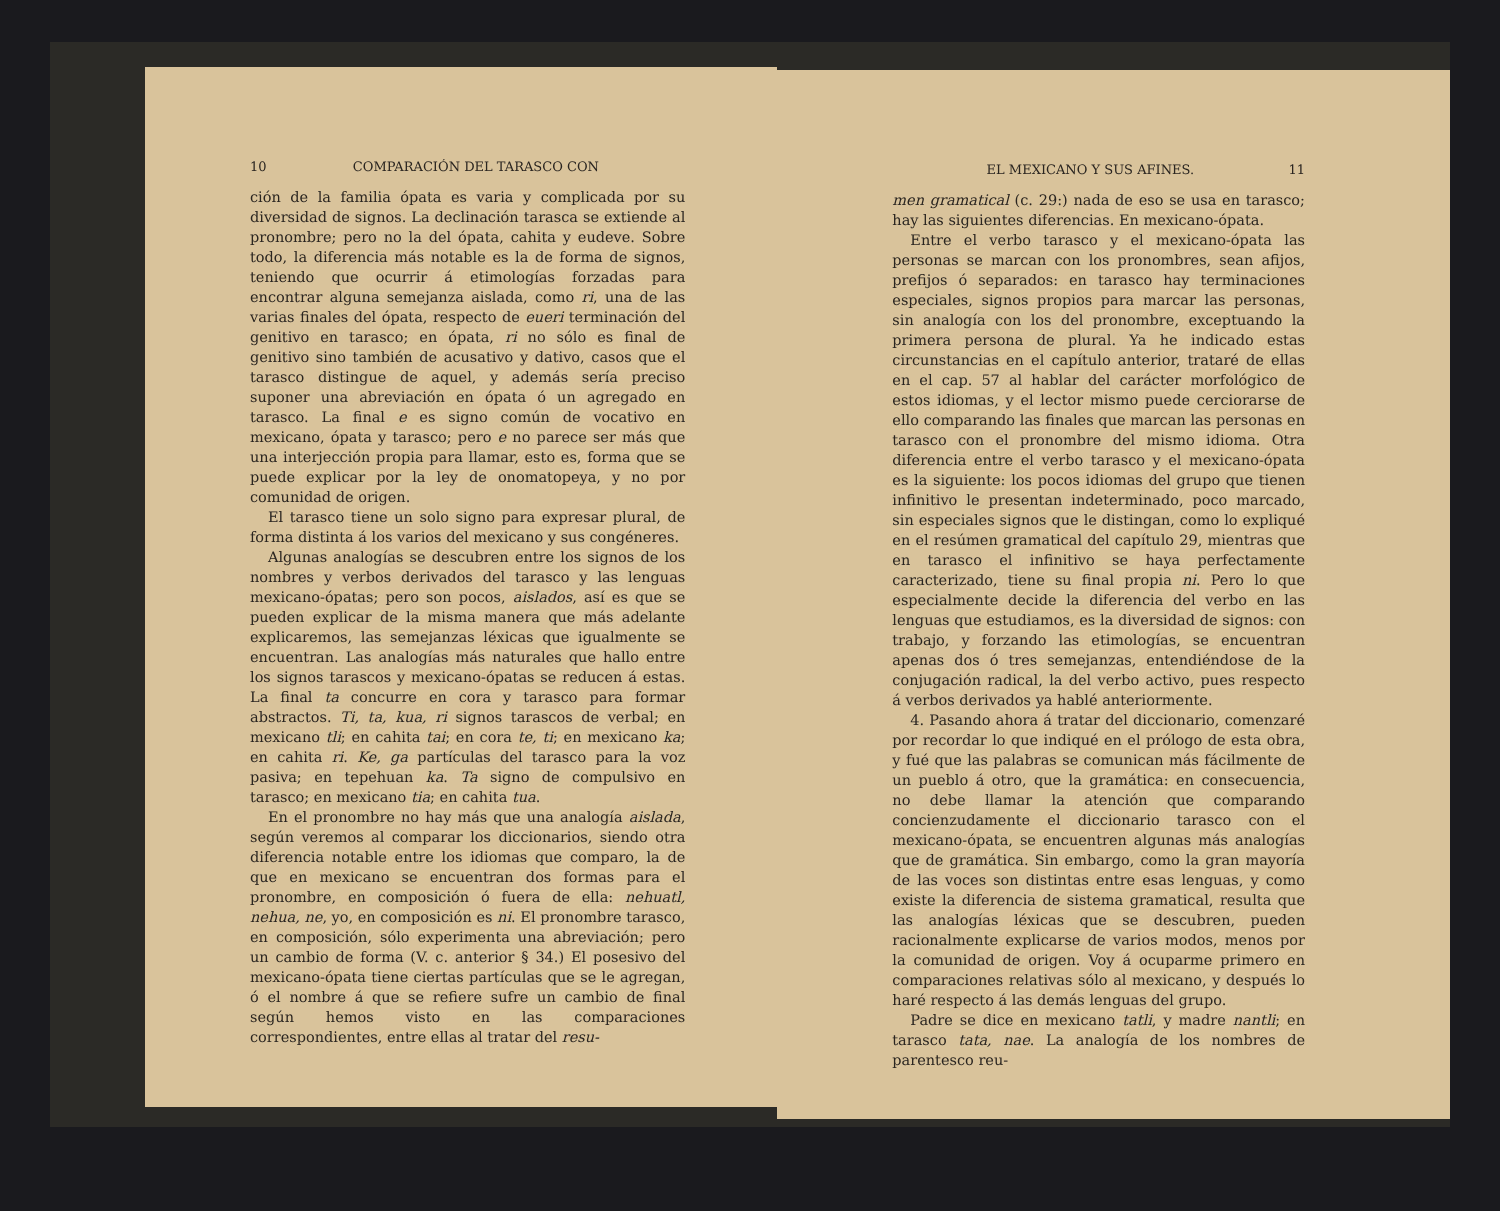10 COMPARACIÓN DEL TARASCO CON
ción de la familia ópata es varia y complicada por su diversidad de signos. La declinación tarasca se extiende al pronombre; pero no la del ópata, cahita y eudeve. Sobre todo, la diferencia más notable es la de forma de signos, teniendo que ocurrir á etimologías forzadas para encontrar alguna semejanza aislada, como ri, una de las varias finales del ópata, respecto de eueri terminación del genitivo en tarasco; en ópata, ri no sólo es final de genitivo sino también de acusativo y dativo, casos que el tarasco distingue de aquel, y además sería preciso suponer una abreviación en ópata ó un agregado en tarasco. La final e es signo común de vocativo en mexicano, ópata y tarasco; pero e no parece ser más que una interjección propia para llamar, esto es, forma que se puede explicar por la ley de onomatopeya, y no por comunidad de origen.
El tarasco tiene un solo signo para expresar plural, de forma distinta á los varios del mexicano y sus congéneres.
Algunas analogías se descubren entre los signos de los nombres y verbos derivados del tarasco y las lenguas mexicano-ópatas; pero son pocos, aislados, así es que se pueden explicar de la misma manera que más adelante explicaremos, las semejanzas léxicas que igualmente se encuentran. Las analogías más naturales que hallo entre los signos tarascos y mexicano-ópatas se reducen á estas. La final ta concurre en cora y tarasco para formar abstractos. Ti, ta, kua, ri signos tarascos de verbal; en mexicano tli; en cahita tai; en cora te, ti; en mexicano ka; en cahita ri. Ke, ga partículas del tarasco para la voz pasiva; en tepehuan ka. Ta signo de compulsivo en tarasco; en mexicano tia; en cahita tua.
En el pronombre no hay más que una analogía aislada, según veremos al comparar los diccionarios, siendo otra diferencia notable entre los idiomas que comparo, la de que en mexicano se encuentran dos formas para el pronombre, en composición ó fuera de ella: nehuatl, nehua, ne, yo, en composición es ni. El pronombre tarasco, en composición, sólo experimenta una abreviación; pero un cambio de forma (V. c. anterior § 34.) El posesivo del mexicano-ópata tiene ciertas partículas que se le agregan, ó el nombre á que se refiere sufre un cambio de final según hemos visto en las comparaciones correspondientes, entre ellas al tratar del resu-
EL MEXICANO Y SUS AFINES. 11
men gramatical (c. 29:) nada de eso se usa en tarasco; hay las siguientes diferencias. En mexicano-ópata.
Entre el verbo tarasco y el mexicano-ópata las personas se marcan con los pronombres, sean afijos, prefijos ó separados: en tarasco hay terminaciones especiales, signos propios para marcar las personas, sin analogía con los del pronombre, exceptuando la primera persona de plural. Ya he indicado estas circunstancias en el capítulo anterior, trataré de ellas en el cap. 57 al hablar del carácter morfológico de estos idiomas, y el lector mismo puede cerciorarse de ello comparando las finales que marcan las personas en tarasco con el pronombre del mismo idioma. Otra diferencia entre el verbo tarasco y el mexicano-ópata es la siguiente: los pocos idiomas del grupo que tienen infinitivo le presentan indeterminado, poco marcado, sin especiales signos que le distingan, como lo expliqué en el resúmen gramatical del capítulo 29, mientras que en tarasco el infinitivo se haya perfectamente caracterizado, tiene su final propia ni. Pero lo que especialmente decide la diferencia del verbo en las lenguas que estudiamos, es la diversidad de signos: con trabajo, y forzando las etimologías, se encuentran apenas dos ó tres semejanzas, entendiéndose de la conjugación radical, la del verbo activo, pues respecto á verbos derivados ya hablé anteriormente.
4. Pasando ahora á tratar del diccionario, comenzaré por recordar lo que indiqué en el prólogo de esta obra, y fué que las palabras se comunican más fácilmente de un pueblo á otro, que la gramática: en consecuencia, no debe llamar la atención que comparando concienzudamente el diccionario tarasco con el mexicano-ópata, se encuentren algunas más analogías que de gramática. Sin embargo, como la gran mayoría de las voces son distintas entre esas lenguas, y como existe la diferencia de sistema gramatical, resulta que las analogías léxicas que se descubren, pueden racionalmente explicarse de varios modos, menos por la comunidad de origen. Voy á ocuparme primero en comparaciones relativas sólo al mexicano, y después lo haré respecto á las demás lenguas del grupo.
Padre se dice en mexicano tatli, y madre nantli; en tarasco tata, nae. La analogía de los nombres de parentesco reu-